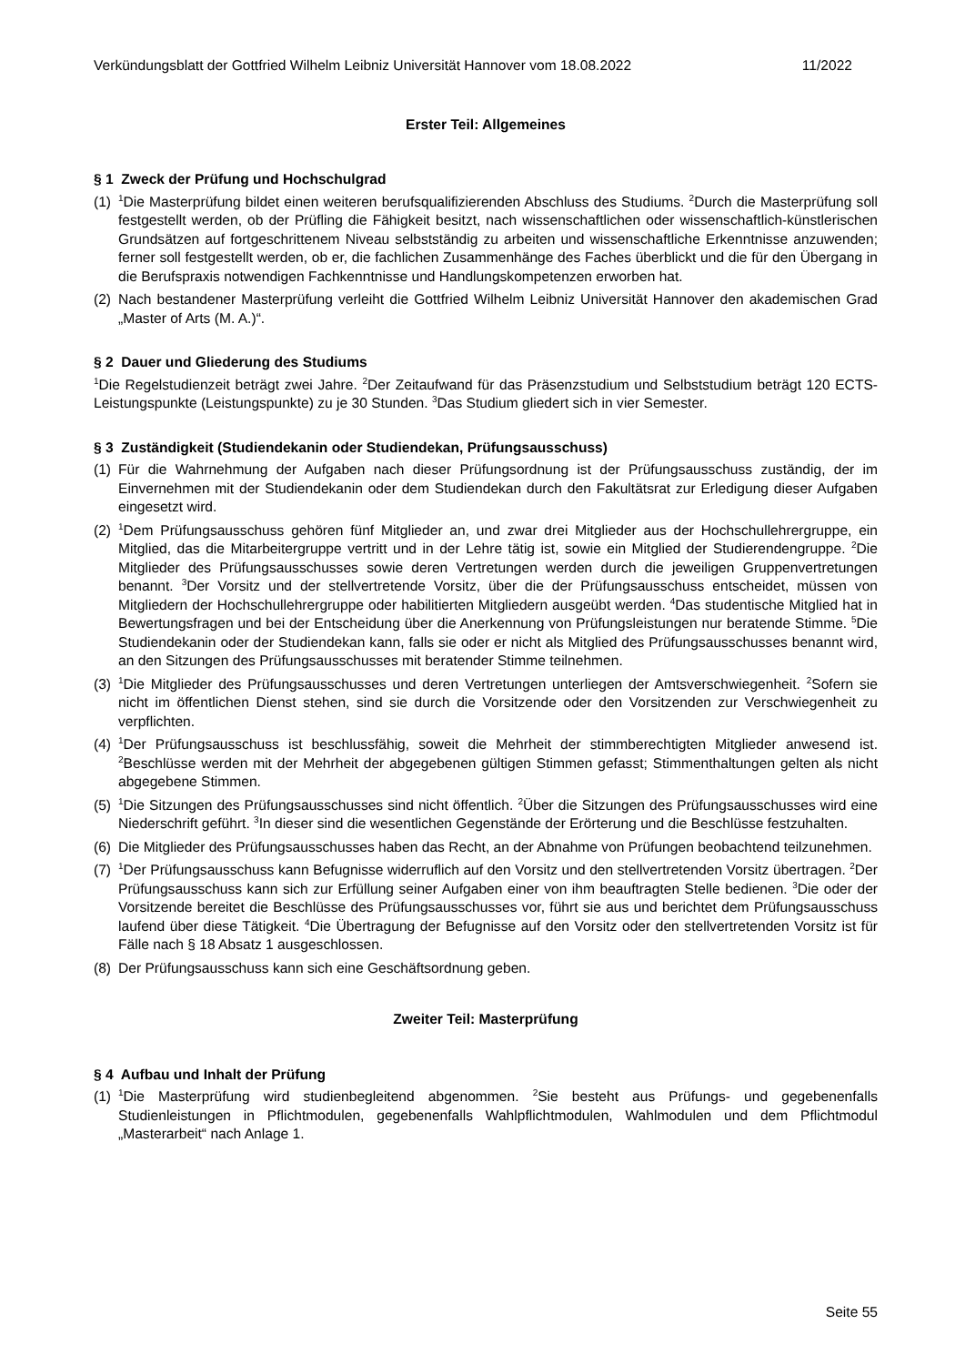Verkündungsblatt der Gottfried Wilhelm Leibniz Universität Hannover vom 18.08.2022 11/2022
Erster Teil: Allgemeines
§ 1 Zweck der Prüfung und Hochschulgrad
(1) <sup>1</sup>Die Masterprüfung bildet einen weiteren berufsqualifizierenden Abschluss des Studiums. <sup>2</sup>Durch die Masterprüfung soll festgestellt werden, ob der Prüfling die Fähigkeit besitzt, nach wissenschaftlichen oder wissenschaftlich-künstlerischen Grundsätzen auf fortgeschrittenem Niveau selbstständig zu arbeiten und wissenschaftliche Erkenntnisse anzuwenden; ferner soll festgestellt werden, ob er, die fachlichen Zusammenhänge des Faches überblickt und die für den Übergang in die Berufspraxis notwendigen Fachkenntnisse und Handlungskompetenzen erworben hat.
(2) Nach bestandener Masterprüfung verleiht die Gottfried Wilhelm Leibniz Universität Hannover den akademischen Grad „Master of Arts (M. A.)“.
§ 2 Dauer und Gliederung des Studiums
<sup>1</sup> Die Regelstudienzeit beträgt zwei Jahre. <sup>2</sup>Der Zeitaufwand für das Präsenzstudium und Selbststudium beträgt 120 ECTS-Leistungspunkte (Leistungspunkte) zu je 30 Stunden. <sup>3</sup>Das Studium gliedert sich in vier Semester.
§ 3 Zuständigkeit (Studiendekanin oder Studiendekan, Prüfungsausschuss)
(1) Für die Wahrnehmung der Aufgaben nach dieser Prüfungsordnung ist der Prüfungsausschuss zuständig, der im Einvernehmen mit der Studiendekanin oder dem Studiendekan durch den Fakultätsrat zur Erledigung dieser Aufgaben eingesetzt wird.
(2) <sup>1</sup>Dem Prüfungsausschuss gehören fünf Mitglieder an, und zwar drei Mitglieder aus der Hochschullehrergruppe, ein Mitglied, das die Mitarbeitergruppe vertritt und in der Lehre tätig ist, sowie ein Mitglied der Studierendengruppe. <sup>2</sup>Die Mitglieder des Prüfungsausschusses sowie deren Vertretungen werden durch die jeweiligen Gruppenvertretungen benannt. <sup>3</sup>Der Vorsitz und der stellvertretende Vorsitz, über die der Prüfungsausschuss entscheidet, müssen von Mitgliedern der Hochschullehrergruppe oder habilitierten Mitgliedern ausgeübt werden. <sup>4</sup>Das studentische Mitglied hat in Bewertungsfragen und bei der Entscheidung über die Anerkennung von Prüfungsleistungen nur beratende Stimme. <sup>5</sup>Die Studiendekanin oder der Studiendekan kann, falls sie oder er nicht als Mitglied des Prüfungsausschusses benannt wird, an den Sitzungen des Prüfungsausschusses mit beratender Stimme teilnehmen.
(3) <sup>1</sup>Die Mitglieder des Prüfungsausschusses und deren Vertretungen unterliegen der Amtsverschwiegenheit. <sup>2</sup>Sofern sie nicht im öffentlichen Dienst stehen, sind sie durch die Vorsitzende oder den Vorsitzenden zur Verschwiegenheit zu verpflichten.
(4) <sup>1</sup>Der Prüfungsausschuss ist beschlussfähig, soweit die Mehrheit der stimmberechtigten Mitglieder anwesend ist. <sup>2</sup>Beschlüsse werden mit der Mehrheit der abgegebenen gültigen Stimmen gefasst; Stimmenthaltungen gelten als nicht abgegebene Stimmen.
(5) <sup>1</sup>Die Sitzungen des Prüfungsausschusses sind nicht öffentlich. <sup>2</sup>Über die Sitzungen des Prüfungsausschusses wird eine Niederschrift geführt. <sup>3</sup>In dieser sind die wesentlichen Gegenstände der Erörterung und die Beschlüsse festzuhalten.
(6) Die Mitglieder des Prüfungsausschusses haben das Recht, an der Abnahme von Prüfungen beobachtend teilzunehmen.
(7) <sup>1</sup>Der Prüfungsausschuss kann Befugnisse widerruflich auf den Vorsitz und den stellvertretenden Vorsitz übertragen. <sup>2</sup>Der Prüfungsausschuss kann sich zur Erfüllung seiner Aufgaben einer von ihm beauftragten Stelle bedienen. <sup>3</sup>Die oder der Vorsitzende bereitet die Beschlüsse des Prüfungsausschusses vor, führt sie aus und berichtet dem Prüfungsausschuss laufend über diese Tätigkeit. <sup>4</sup>Die Übertragung der Befugnisse auf den Vorsitz oder den stellvertretenden Vorsitz ist für Fälle nach § 18 Absatz 1 ausgeschlossen.
(8) Der Prüfungsausschuss kann sich eine Geschäftsordnung geben.
Zweiter Teil: Masterprüfung
§ 4 Aufbau und Inhalt der Prüfung
(1) <sup>1</sup>Die Masterprüfung wird studienbegleitend abgenommen. <sup>2</sup>Sie besteht aus Prüfungs- und gegebenenfalls Studienleistungen in Pflichtmodulen, gegebenenfalls Wahlpflichtmodulen, Wahlmodulen und dem Pflichtmodul „Masterarbeit“ nach Anlage 1.
Seite 55